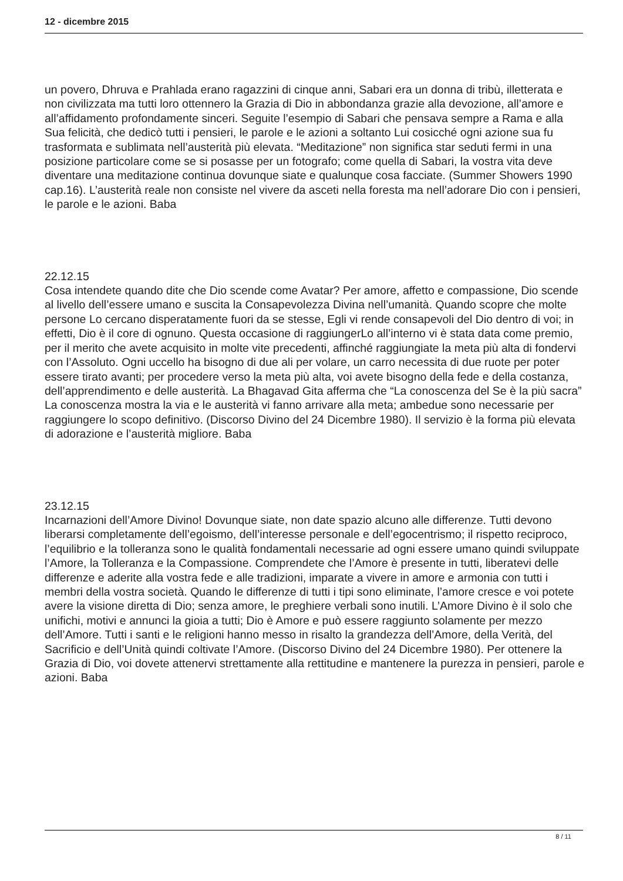12 - dicembre 2015
un povero, Dhruva e Prahlada erano ragazzini di cinque anni, Sabari era un donna di tribù, illetterata e non civilizzata ma tutti loro ottennero la Grazia di Dio in abbondanza grazie alla devozione, all’amore e all’affidamento profondamente sinceri. Seguite l’esempio di Sabari che pensava sempre a Rama e alla Sua felicità, che dedicò tutti i pensieri, le parole e le azioni a soltanto Lui cosicché ogni azione sua fu trasformata e sublimata nell’austerità più elevata. “Meditazione” non significa star seduti fermi in una posizione particolare come se si posasse per un fotografo; come quella di Sabari, la vostra vita deve diventare una meditazione continua dovunque siate e qualunque cosa facciate. (Summer Showers 1990 cap.16). L’austerità reale non consiste nel vivere da asceti nella foresta ma nell’adorare Dio con i pensieri, le parole e le azioni. Baba
22.12.15
Cosa intendete quando dite che Dio scende come Avatar? Per amore, affetto e compassione, Dio scende al livello dell’essere umano e suscita la Consapevolezza Divina nell’umanità. Quando scopre che molte persone Lo cercano disperatamente fuori da se stesse, Egli vi rende consapevoli del Dio dentro di voi; in effetti, Dio è il core di ognuno. Questa occasione di raggiungerLo all’interno vi è stata data come premio, per il merito che avete acquisito in molte vite precedenti, affinché raggiungiate la meta più alta di fondervi con l’Assoluto. Ogni uccello ha bisogno di due ali per volare, un carro necessita di due ruote per poter essere tirato avanti; per procedere verso la meta più alta, voi avete bisogno della fede e della costanza, dell’apprendimento e delle austerità. La Bhagavad Gita afferma che “La conoscenza del Se è la più sacra” La conoscenza mostra la via e le austerità vi fanno arrivare alla meta; ambedue sono necessarie per raggiungere lo scopo definitivo. (Discorso Divino del 24 Dicembre 1980). Il servizio è la forma più elevata di adorazione e l’austerità migliore. Baba
23.12.15
Incarnazioni dell’Amore Divino! Dovunque siate, non date spazio alcuno alle differenze. Tutti devono liberarsi completamente dell’egoismo, dell’interesse personale e dell’egocentrismo; il rispetto reciproco, l’equilibrio e la tolleranza sono le qualità fondamentali necessarie ad ogni essere umano quindi sviluppate l’Amore, la Tolleranza e la Compassione. Comprendete che l’Amore è presente in tutti, liberatevi delle differenze e aderite alla vostra fede e alle tradizioni, imparate a vivere in amore e armonia con tutti i membri della vostra società. Quando le differenze di tutti i tipi sono eliminate, l’amore cresce e voi potete avere la visione diretta di Dio; senza amore, le preghiere verbali sono inutili. L’Amore Divino è il solo che unifichi, motivi e annunci la gioia a tutti; Dio è Amore e può essere raggiunto solamente per mezzo dell’Amore. Tutti i santi e le religioni hanno messo in risalto la grandezza dell’Amore, della Verità, del Sacrificio e dell’Unità quindi coltivate l’Amore. (Discorso Divino del 24 Dicembre 1980). Per ottenere la Grazia di Dio, voi dovete attenervi strettamente alla rettitudine e mantenere la purezza in pensieri, parole e azioni. Baba
8 / 11